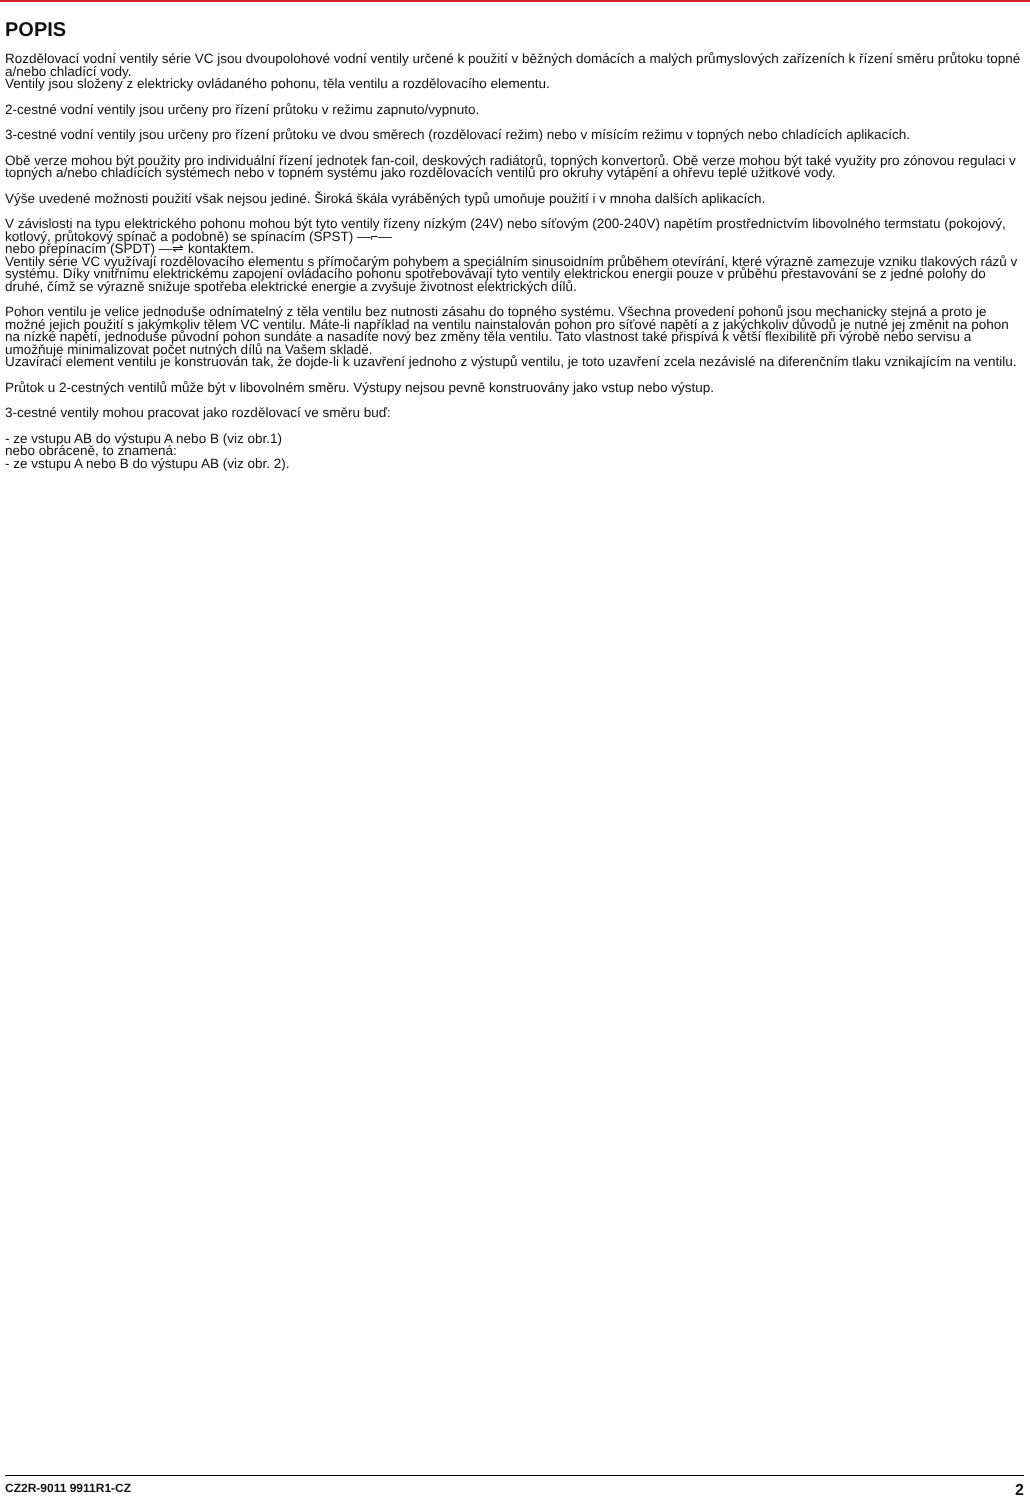POPIS
Rozdělovací vodní ventily série VC jsou dvoupolohové vodní ventily určené k použití v běžných domácích a malých průmyslových zařízeních k řízení směru průtoku topné a/nebo chladící vody.
Ventily jsou složeny z elektricky ovládaného pohonu, těla ventilu a rozdělovacího elementu.
2-cestné vodní ventily jsou určeny pro řízení průtoku v režimu zapnuto/vypnuto.
3-cestné vodní ventily jsou určeny pro řízení průtoku ve dvou směrech (rozdělovací režim) nebo v mísícím režimu v topných nebo chladících aplikacích.
Obě verze mohou být použity pro individuální řízení jednotek fan-coil, deskových radiátorů, topných konvertorů. Obě verze mohou být také využity pro zónovou regulaci v topných a/nebo chladících systémech nebo v topném systému jako rozdělovacích ventilů pro okruhy vytápění a ohřevu teplé užitkové vody.
Výše uvedené možnosti použití však nejsou jediné. Široká škála vyráběných typů umoňuje použití i v mnoha dalších aplikacích.
V závislosti na typu elektrického pohonu mohou být tyto ventily řízeny nízkým (24V) nebo síťovým (200-240V) napětím prostřednictvím libovolného termstatu (pokojový, kotlový, průtokový spínač a podobně) se spínacím (SPST) —⌐—
nebo přepínacím (SPDT) —⇌ kontaktem.
Ventily série VC využívají rozdělovacího elementu s přímočarým pohybem a speciálním sinusoidním průběhem otevírání, které výrazně zamezuje vzniku tlakových rázů v systému. Díky vnitřnímu elektrickému zapojení ovládacího pohonu spotřebovávají tyto ventily elektrickou energii pouze v průběhu přestavování se z jedné polohy do druhé, čímž se výrazně snižuje spotřeba elektrické energie a zvyšuje životnost elektrických dílů.
Pohon ventilu je velice jednoduše odnímatelný z těla ventilu bez nutnosti zásahu do topného systému. Všechna provedení pohonů jsou mechanicky stejná a proto je možné jejich použití s jakýmkoliv tělem VC ventilu. Máte-li například na ventilu nainstalován pohon pro síťové napětí a z jakýchkoliv důvodů je nutné jej změnit na pohon na nízké napětí, jednoduše původní pohon sundáte a nasadíte nový bez změny těla ventilu. Tato vlastnost také přispívá k větší flexibilitě při výrobě nebo servisu a umožňuje minimalizovat počet nutných dílů na Vašem skladě.
Uzavírací element ventilu je konstruován tak, že dojde-li k uzavření jednoho z výstupů ventilu, je toto uzavření zcela nezávislé na diferenčním tlaku vznikajícím na ventilu.
Průtok u 2-cestných ventilů může být v libovolném směru. Výstupy nejsou pevně konstruovány jako vstup nebo výstup.
3-cestné ventily mohou pracovat jako rozdělovací ve směru buď:
- ze vstupu AB do výstupu A nebo B (viz obr.1)
nebo obráceně, to znamená:
- ze vstupu A nebo B do výstupu AB (viz obr. 2).
CZ2R-9011 9911R1-CZ 2